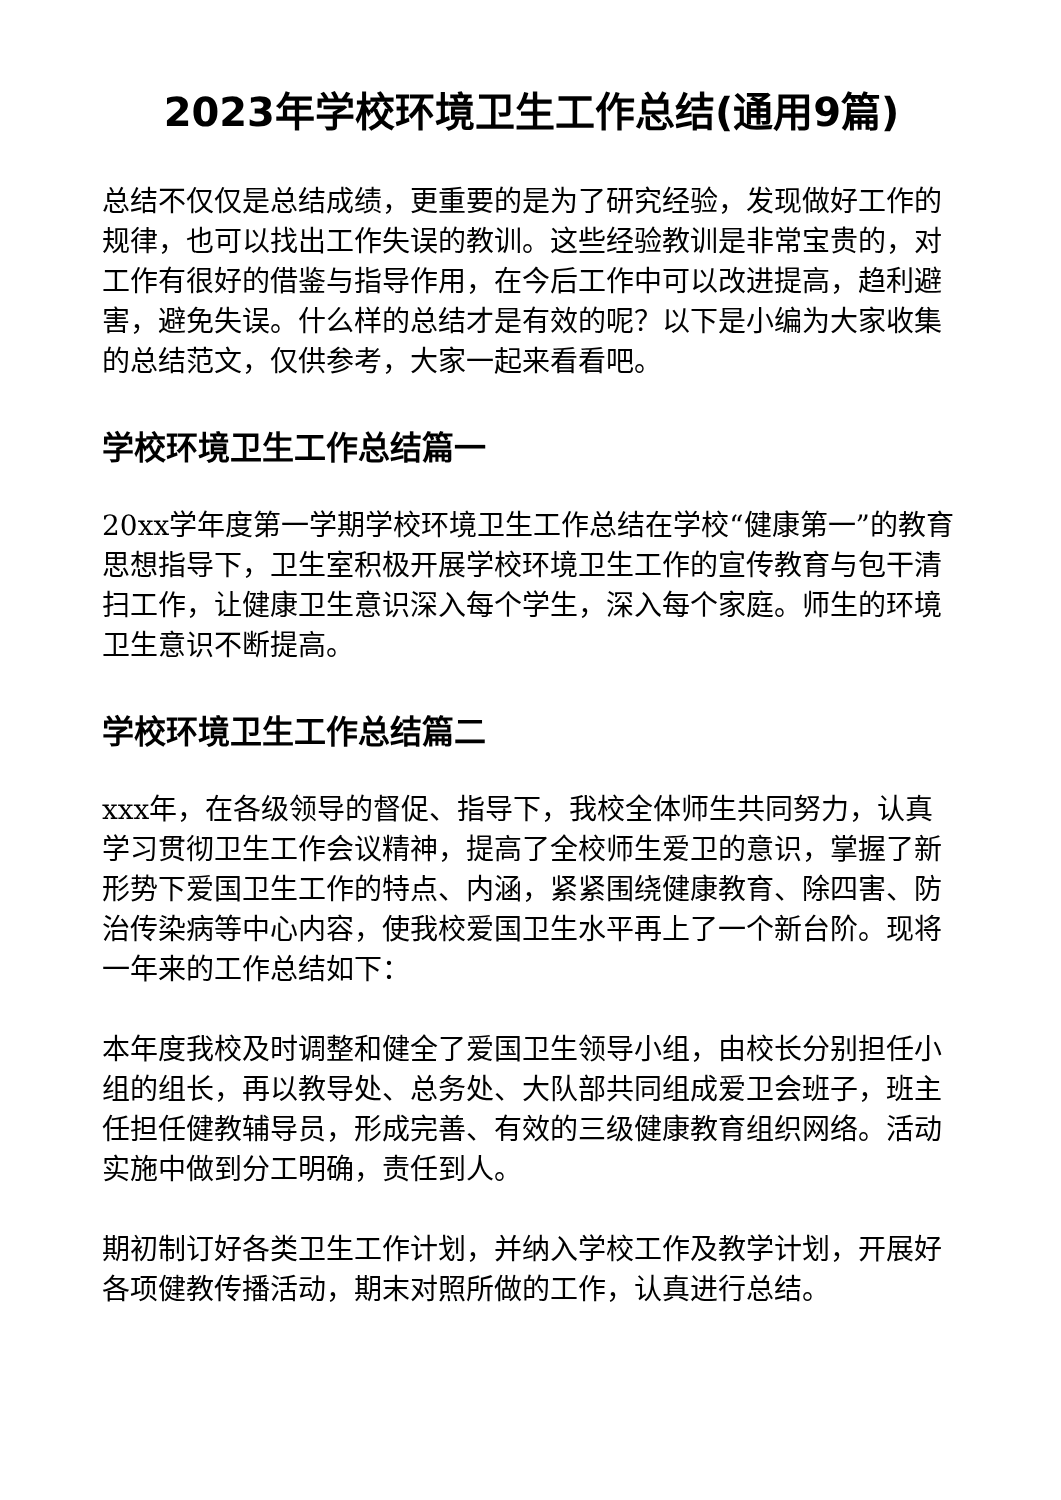2023年学校环境卫生工作总结(通用9篇)
总结不仅仅是总结成绩，更重要的是为了研究经验，发现做好工作的规律，也可以找出工作失误的教训。这些经验教训是非常宝贵的，对工作有很好的借鉴与指导作用，在今后工作中可以改进提高，趋利避害，避免失误。什么样的总结才是有效的呢？以下是小编为大家收集的总结范文，仅供参考，大家一起来看看吧。
学校环境卫生工作总结篇一
20xx学年度第一学期学校环境卫生工作总结在学校“健康第一”的教育思想指导下，卫生室积极开展学校环境卫生工作的宣传教育与包干清扫工作，让健康卫生意识深入每个学生，深入每个家庭。师生的环境卫生意识不断提高。
学校环境卫生工作总结篇二
xxx年，在各级领导的督促、指导下，我校全体师生共同努力，认真学习贯彻卫生工作会议精神，提高了全校师生爱卫的意识，掌握了新形势下爱国卫生工作的特点、内涵，紧紧围绕健康教育、除四害、防治传染病等中心内容，使我校爱国卫生水平再上了一个新台阶。现将一年来的工作总结如下：
本年度我校及时调整和健全了爱国卫生领导小组，由校长分别担任小组的组长，再以教导处、总务处、大队部共同组成爱卫会班子，班主任担任健教辅导员，形成完善、有效的三级健康教育组织网络。活动实施中做到分工明确，责任到人。
期初制订好各类卫生工作计划，并纳入学校工作及教学计划，开展好各项健教传播活动，期末对照所做的工作，认真进行总结。